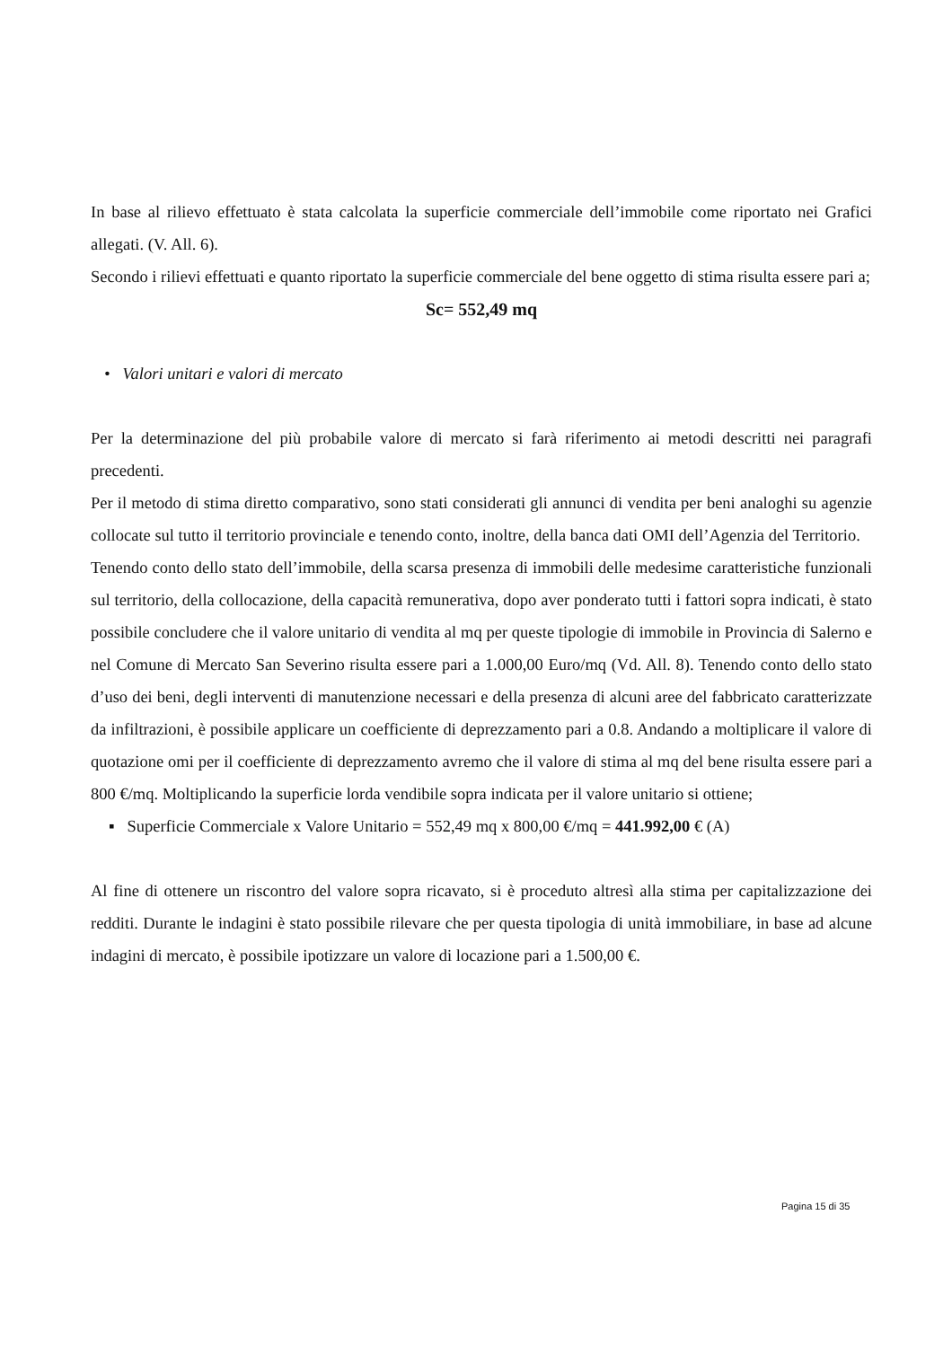In base al rilievo effettuato è stata calcolata la superficie commerciale dell’immobile come riportato nei Grafici allegati. (V. All. 6).
Secondo i rilievi effettuati e quanto riportato la superficie commerciale del bene oggetto di stima risulta essere pari a;
Sc= 552,49 mq
• Valori unitari e valori di mercato
Per la determinazione del più probabile valore di mercato si farà riferimento ai metodi descritti nei paragrafi precedenti.
Per il metodo di stima diretto comparativo, sono stati considerati gli annunci di vendita per beni analoghi su agenzie collocate sul tutto il territorio provinciale e tenendo conto, inoltre, della banca dati OMI dell’Agenzia del Territorio.
Tenendo conto dello stato dell’immobile, della scarsa presenza di immobili delle medesime caratteristiche funzionali sul territorio, della collocazione, della capacità remunerativa, dopo aver ponderato tutti i fattori sopra indicati, è stato possibile concludere che il valore unitario di vendita al mq per queste tipologie di immobile in Provincia di Salerno e nel Comune di Mercato San Severino risulta essere pari a 1.000,00 Euro/mq (Vd. All. 8). Tenendo conto dello stato d’uso dei beni, degli interventi di manutenzione necessari e della presenza di alcuni aree del fabbricato caratterizzate da infiltrazioni, è possibile applicare un coefficiente di deprezzamento pari a 0.8. Andando a moltiplicare il valore di quotazione omi per il coefficiente di deprezzamento avremo che il valore di stima al mq del bene risulta essere pari a 800 €/mq. Moltiplicando la superficie lorda vendibile sopra indicata per il valore unitario si ottiene;
▪ Superficie Commerciale x Valore Unitario = 552,49 mq x 800,00 €/mq = 441.992,00 € (A)
Al fine di ottenere un riscontro del valore sopra ricavato, si è proceduto altresì alla stima per capitalizzazione dei redditi. Durante le indagini è stato possibile rilevare che per questa tipologia di unità immobiliare, in base ad alcune indagini di mercato, è possibile ipotizzare un valore di locazione pari a 1.500,00 €.
Pagina 15 di 35